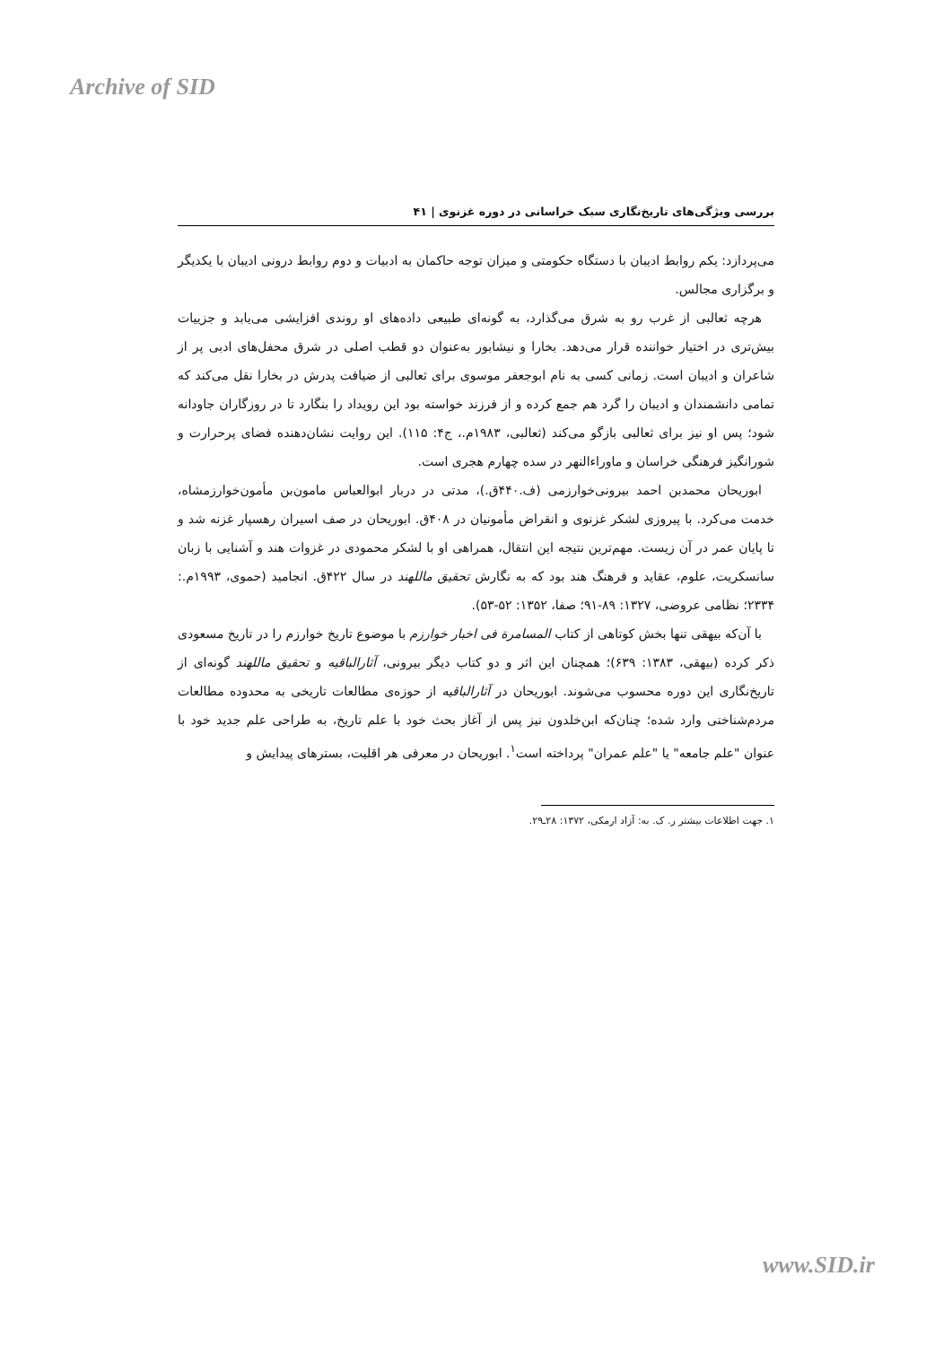Archive of SID
بررسی ویژگی‌های تاریخ‌نگاری سبک خراسانی در دوره غزنوی | ۴۱
می‌پردازد: یکم روابط ادیبان با دستگاه حکومتی و میزان توجه حاکمان به ادبیات و دوم روابط درونی ادیبان با یکدیگر و برگزاری مجالس.
هرچه ثعالبی از غرب رو به شرق می‌گذارد، به گونه‌ای طبیعی داده‌های او روندی افزایشی می‌یابد و جزییات بیش‌تری در اختیار خواننده قرار می‌دهد. بخارا و نیشابور به‌عنوان دو قطب اصلی در شرق محفل‌های ادبی پر از شاعران و ادیبان است. زمانی کسی به نام ابوجعفر موسوی برای ثعالبی از ضیافت پدرش در بخارا نقل می‌کند که تمامی دانشمندان و ادیبان را گرد هم جمع کرده و از فرزند خواسته بود این رویداد را بنگارد تا در روزگاران جاودانه شود؛ پس او نیز برای ثعالبی بازگو می‌کند (ثعالبی، ۱۹۸۳م.، ج۴: ۱۱۵). این روایت نشان‌دهنده فضای پرحرارت و شورانگیز فرهنگی خراسان و ماوراءالنهر در سده چهارم هجری است.
ابوریحان محمدبن احمد بیرونی‌خوارزمی (ف.۴۴۰ق.)، مدتی در دربار ابوالعباس مامون‌بن مأمون‌خوارزمشاه، خدمت می‌کرد. با پیروزی لشکر غزنوی و انقراض مأمونیان در ۴۰۸ق. ابوریحان در صف اسیران رهسپار غزنه شد و تا پایان عمر در آن زیست. مهم‌ترین نتیجه این انتقال، همراهی او با لشکر محمودی در غزوات هند و آشنایی با زبان سانسکریت، علوم، عقاید و فرهنگ هند بود که به نگارش تحقیق ماللهند در سال ۴۲۲ق. انجامید (حموی، ۱۹۹۳م.: ۲۳۳۴؛ نظامی عروضی، ۱۳۲۷: ۸۹-۹۱؛ صفا، ۱۳۵۲: ۵۲-۵۳).
با آن‌که بیهقی تنها بخش کوتاهی از کتاب المسامرة فی اخبار خوارزم با موضوع تاریخ خوارزم را در تاریخ مسعودی ذکر کرده (بیهقی، ۱۳۸۳: ۶۳۹)؛ همچنان این اثر و دو کتاب دیگر بیرونی، آثارالباقیه و تحقیق ماللهند گونه‌ای از تاریخ‌نگاری این دوره محسوب می‌شوند. ابوریحان در آثارالباقیه از حوزه‌ی مطالعات تاریخی به محدوده مطالعات مردم‌شناختی وارد شده؛ چنان‌که ابن‌خلدون نیز پس از آغاز بحث خود با علم تاریخ، به طراحی علم جدید خود با عنوان "علم جامعه" یا "علم عمران" پرداخته است<sup>۱</sup>. ابوریحان در معرفی هر اقلیت، بسترهای پیدایش و
۱. جهت اطلاعات بیشتر ر. ک. به: آزاد ارمکی، ۱۳۷۲: ۲۸ـ۲۹.
www.SID.ir